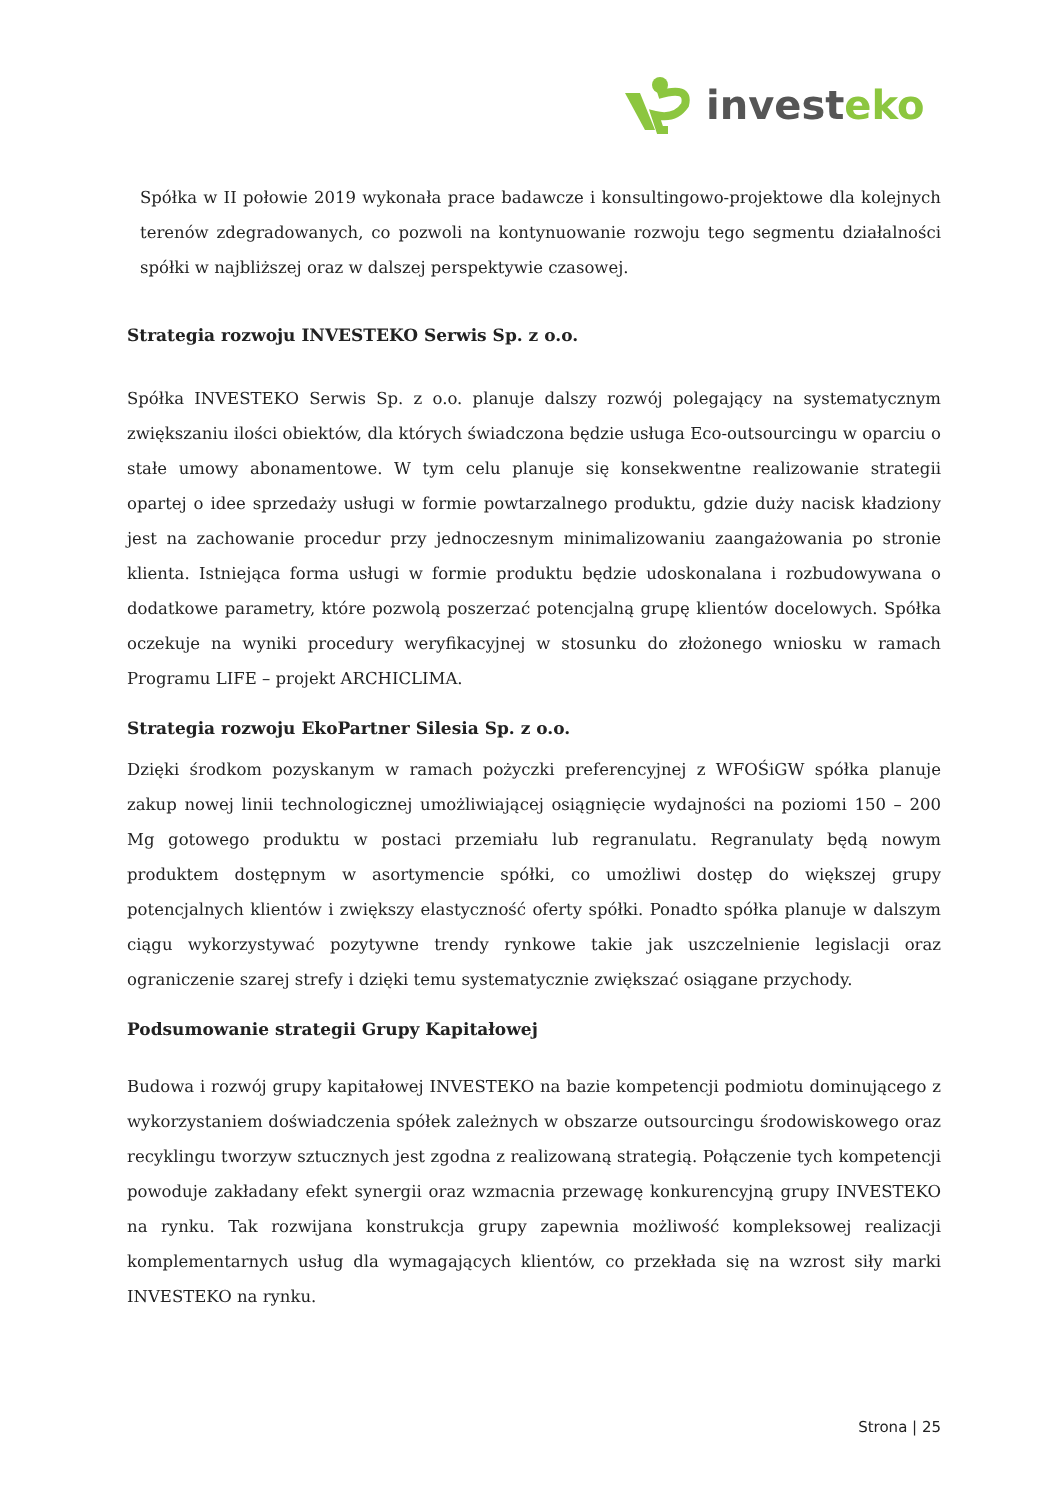investeko
Spółka w II połowie 2019 wykonała prace badawcze i konsultingowo-projektowe dla kolejnych terenów zdegradowanych, co pozwoli na kontynuowanie rozwoju tego segmentu działalności spółki w najbliższej oraz w dalszej perspektywie czasowej.
Strategia rozwoju INVESTEKO Serwis Sp. z o.o.
Spółka INVESTEKO Serwis Sp. z o.o. planuje dalszy rozwój polegający na systematycznym zwiększaniu ilości obiektów, dla których świadczona będzie usługa Eco-outsourcingu w oparciu o stałe umowy abonamentowe. W tym celu planuje się konsekwentne realizowanie strategii opartej o idee sprzedaży usługi w formie powtarzalnego produktu, gdzie duży nacisk kładziony jest na zachowanie procedur przy jednoczesnym minimalizowaniu zaangażowania po stronie klienta. Istniejąca forma usługi w formie produktu będzie udoskonalana i rozbudowywana o dodatkowe parametry, które pozwolą poszerzać potencjalną grupę klientów docelowych. Spółka oczekuje na wyniki procedury weryfikacyjnej w stosunku do złożonego wniosku w ramach Programu LIFE – projekt ARCHICLIMA.
Strategia rozwoju EkoPartner Silesia Sp. z o.o.
Dzięki środkom pozyskanym w ramach pożyczki preferencyjnej z WFOŚiGW spółka planuje zakup nowej linii technologicznej umożliwiającej osiągnięcie wydajności na poziomi 150 – 200 Mg gotowego produktu w postaci przemiału lub regranulatu. Regranulaty będą nowym produktem dostępnym w asortymencie spółki, co umożliwi dostęp do większej grupy potencjalnych klientów i zwiększy elastyczność oferty spółki. Ponadto spółka planuje w dalszym ciągu wykorzystywać pozytywne trendy rynkowe takie jak uszczelnienie legislacji oraz ograniczenie szarej strefy i dzięki temu systematycznie zwiększać osiągane przychody.
Podsumowanie strategii Grupy Kapitałowej
Budowa i rozwój grupy kapitałowej INVESTEKO na bazie kompetencji podmiotu dominującego z wykorzystaniem doświadczenia spółek zależnych w obszarze outsourcingu środowiskowego oraz recyklingu tworzyw sztucznych jest zgodna z realizowaną strategią. Połączenie tych kompetencji powoduje zakładany efekt synergii oraz wzmacnia przewagę konkurencyjną grupy INVESTEKO na rynku. Tak rozwijana konstrukcja grupy zapewnia możliwość kompleksowej realizacji komplementarnych usług dla wymagających klientów, co przekłada się na wzrost siły marki INVESTEKO na rynku.
Strona | 25